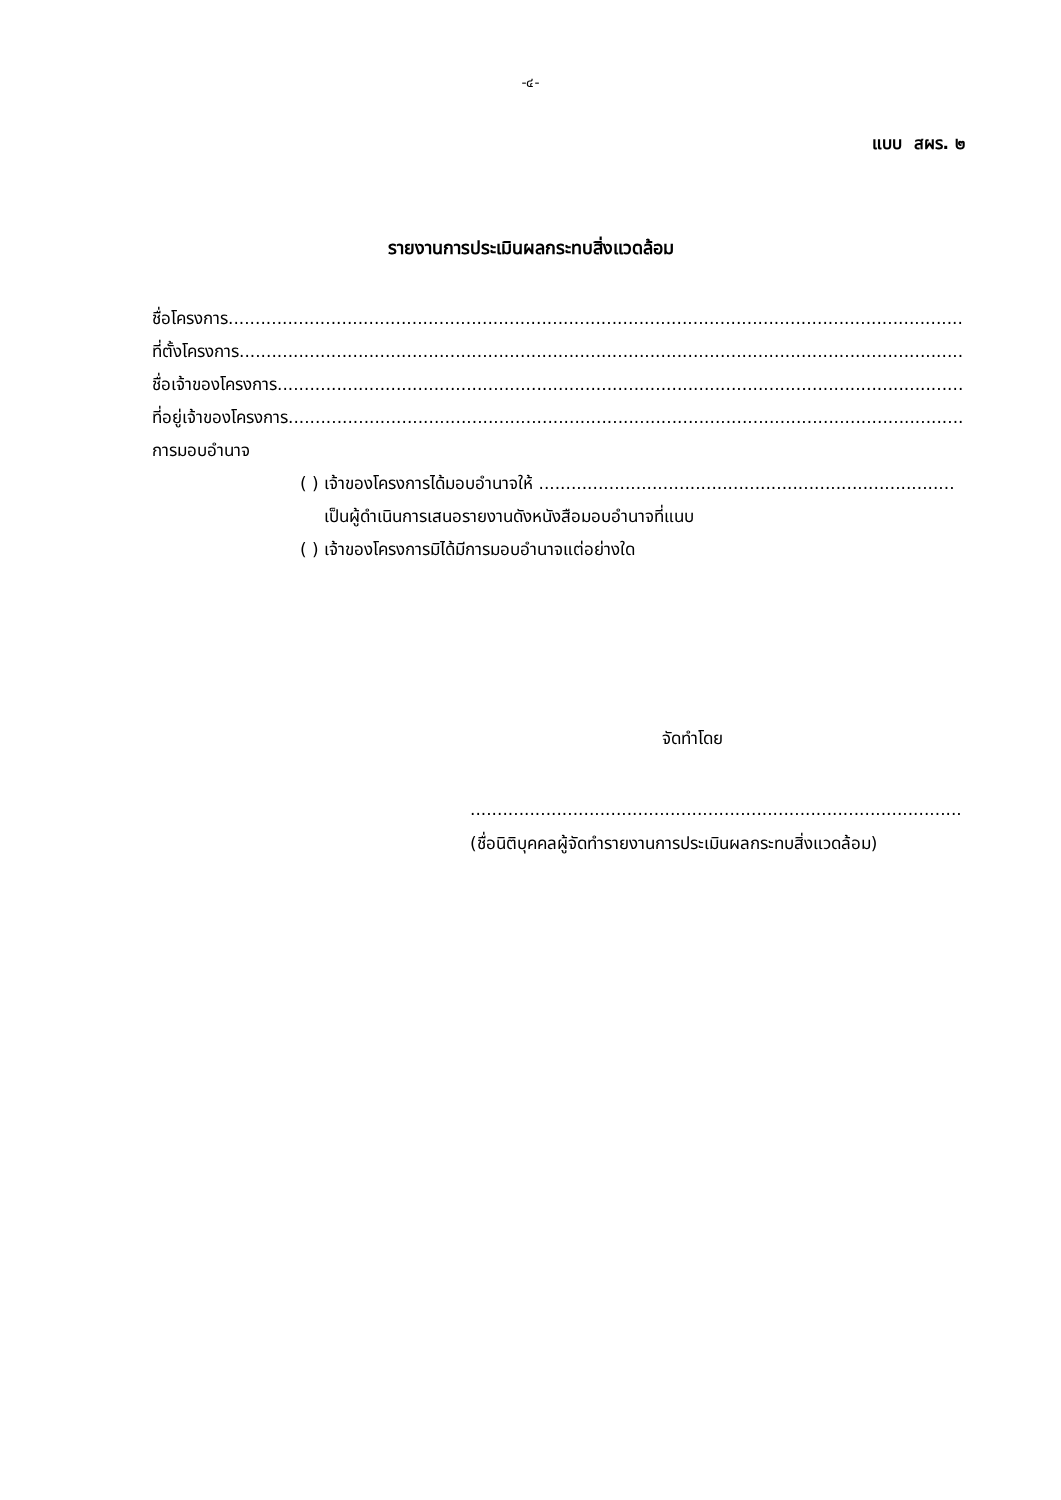-๔-
แบบ สผร. ๒
รายงานการประเมินผลกระทบสิ่งแวดล้อม
ชื่อโครงการ......................................................................................................................................................................
ที่ตั้งโครงการ......................................................................................................................................................................
ชื่อเจ้าของโครงการ......................................................................................................................................................................
ที่อยู่เจ้าของโครงการ......................................................................................................................................................................
การมอบอำนาจ
( ) เจ้าของโครงการได้มอบอำนาจให้ .............................................................................
เป็นผู้ดำเนินการเสนอรายงานดังหนังสือมอบอำนาจที่แนบ
( ) เจ้าของโครงการมิได้มีการมอบอำนาจแต่อย่างใด
จัดทำโดย
...........................................................................................
(ชื่อนิติบุคคลผู้จัดทำรายงานการประเมินผลกระทบสิ่งแวดล้อม)